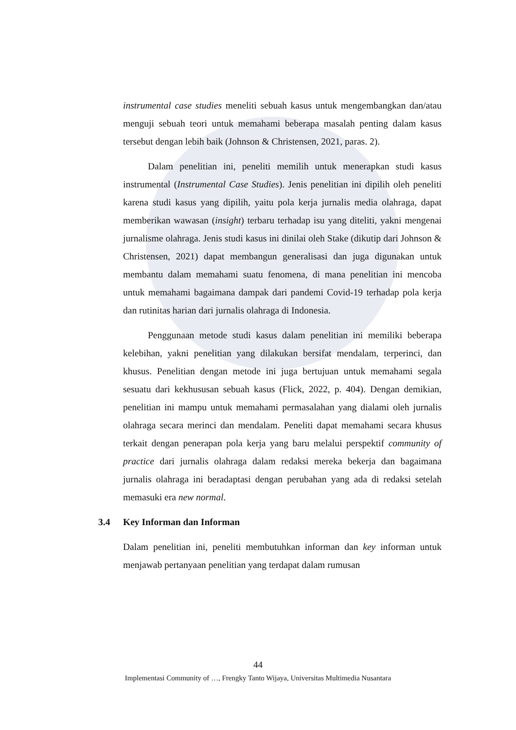instrumental case studies meneliti sebuah kasus untuk mengembangkan dan/atau menguji sebuah teori untuk memahami beberapa masalah penting dalam kasus tersebut dengan lebih baik (Johnson & Christensen, 2021, paras. 2).
Dalam penelitian ini, peneliti memilih untuk menerapkan studi kasus instrumental (Instrumental Case Studies). Jenis penelitian ini dipilih oleh peneliti karena studi kasus yang dipilih, yaitu pola kerja jurnalis media olahraga, dapat memberikan wawasan (insight) terbaru terhadap isu yang diteliti, yakni mengenai jurnalisme olahraga. Jenis studi kasus ini dinilai oleh Stake (dikutip dari Johnson & Christensen, 2021) dapat membangun generalisasi dan juga digunakan untuk membantu dalam memahami suatu fenomena, di mana penelitian ini mencoba untuk memahami bagaimana dampak dari pandemi Covid-19 terhadap pola kerja dan rutinitas harian dari jurnalis olahraga di Indonesia.
Penggunaan metode studi kasus dalam penelitian ini memiliki beberapa kelebihan, yakni penelitian yang dilakukan bersifat mendalam, terperinci, dan khusus. Penelitian dengan metode ini juga bertujuan untuk memahami segala sesuatu dari kekhususan sebuah kasus (Flick, 2022, p. 404). Dengan demikian, penelitian ini mampu untuk memahami permasalahan yang dialami oleh jurnalis olahraga secara merinci dan mendalam. Peneliti dapat memahami secara khusus terkait dengan penerapan pola kerja yang baru melalui perspektif community of practice dari jurnalis olahraga dalam redaksi mereka bekerja dan bagaimana jurnalis olahraga ini beradaptasi dengan perubahan yang ada di redaksi setelah memasuki era new normal.
3.4 Key Informan dan Informan
Dalam penelitian ini, peneliti membutuhkan informan dan key informan untuk menjawab pertanyaan penelitian yang terdapat dalam rumusan
44
Implementasi Community of …, Frengky Tanto Wijaya, Universitas Multimedia Nusantara